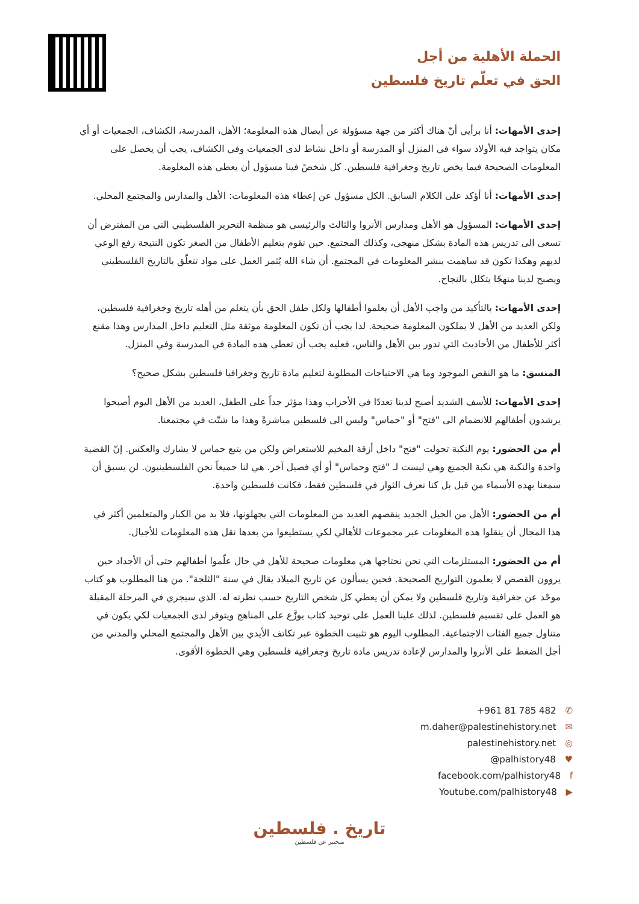الحملة الأهلية من أجل
الحق في تعلّم تاريخ فلسطين
إحدى الأمهات: أنا برأيي أنّ هناك أكثر من جهة مسؤولة عن أيصال هذه المعلومة؛ الأهل، المدرسة، الكشاف، الجمعيات أو أي مكان يتواجد فيه الأولاد سواء في المنزل أو المدرسة أو داخل نشاط لدى الجمعيات وفي الكشاف، يجب أن يحصل على المعلومات الصحيحة فيما يخص تاريخ وجغرافية فلسطين. كل شخصً فينا مسؤول أن يعطي هذه المعلومة.
إحدى الأمهات: أنا أؤكد على الكلام السابق. الكل مسؤول عن إعطاء هذه المعلومات: الأهل والمدارس والمجتمع المحلي.
إحدى الأمهات: المسؤول هو الأهل ومدارس الأنروا والثالث والرئيسي هو منظمة التحرير الفلسطيني التي من المفترض أن تسعى الى تدريس هذه المادة بشكل منهجي، وكذلك المجتمع. حين تقوم بتعليم الأطفال من الصغر تكون النتيجة رفع الوعي لديهم وهكذا تكون قد ساهمت بنشر المعلومات في المجتمع. أن شاء الله يُثمر العمل على مواد تتعلّق بالتاريخ الفلسطيني ويصبح لدينا منهجًا يتكلل بالنجاح.
إحدى الأمهات: بالتأكيد من واجب الأهل أن يعلموا أطفالها ولكل طفل الحق بأن يتعلم من أهله تاريخ وجغرافية فلسطين، ولكن العديد من الأهل لا يملكون المعلومة صحيحة. لذا يجب أن تكون المعلومة موثقة مثل التعليم داخل المدارس وهذا مقنع أكثر للأطفال من الأحاديث التي تدور بين الأهل والناس، فعليه يجب أن تعطى هذه المادة في المدرسة وفي المنزل.
المنسق: ما هو النقص الموجود وما هي الاحتياجات المطلوبة لتعليم مادة تاريخ وجغرافيا فلسطين بشكل صحيح؟
إحدى الأمهات: للأسف الشديد أصبح لدينا تعددًا في الأحزاب وهذا مؤثر جداً على الطفل، العديد من الأهل اليوم أصبحوا يرشدون أطفالهم للانضمام الى "فتح" أو "حماس" وليس الى فلسطين مباشرةً وهذا ما شتّت في مجتمعنا.
أم من الحضور: يوم النكبة تجولت "فتح" داخل أزقة المخيم للاستعراض ولكن من يتبع حماس لا يشارك والعكس. إنّ القضية واحدة والنكبة هي نكبة الجميع وهي ليست لـ "فتح وحماس" أو أي فصيل آخر. هي لنا جميعاً نحن الفلسطينيون. لن يسبق أن سمعنا بهذه الأسماء من قبل بل كنا نعرف الثوار في فلسطين فقط، فكانت فلسطين واحدة.
أم من الحضور: الأهل من الجيل الجديد ينقصهم العديد من المعلومات التي يجهلونها، فلا بد من الكبار والمتعلمين أكثر في هذا المجال أن ينقلوا هذه المعلومات عبر مجموعات للأهالي لكي يستطيعوا من بعدها نقل هذه المعلومات للأجيال.
أم من الحضور: المستلزمات التي نحن نحتاجها هي معلومات صحيحة للأهل في حال علّموا أطفالهم حتى أن الأجداد حين يروون القصص لا يعلمون التواريخ الصحيحة. فحين يسألون عن تاريخ الميلاد يقال في سنة "الثلجة". من هنا المطلوب هو كتاب موحّد عن جغرافية وتاريخ فلسطين ولا يمكن أن يعطي كل شخص التاريخ حسب نظرته له. الذي سيجري في المرحلة المقبلة هو العمل على تقسيم فلسطين. لذلك علينا العمل على توحيد كتاب يوزَّع على المناهج ويتوفر لدى الجمعيات لكي يكون في متناول جميع الفئات الاجتماعية. المطلوب اليوم هو تثبيت الخطوة عبر تكاتف الأيدي بين الأهل والمجتمع المحلي والمدني من أجل الضغط على الأنروا والمدارس لإعادة تدريس مادة تاريخ وجغرافية فلسطين وهي الخطوة الأقوى.
+961 81 785 482 ✆
m.daher@palestinehistory.net ✉
palestinehistory.net ◎
@palhistory48 ♥
facebook.com/palhistory48 f
Youtube.com/palhistory48 ▶
تاريخ . فلسطين
منختبر عن فلسطين